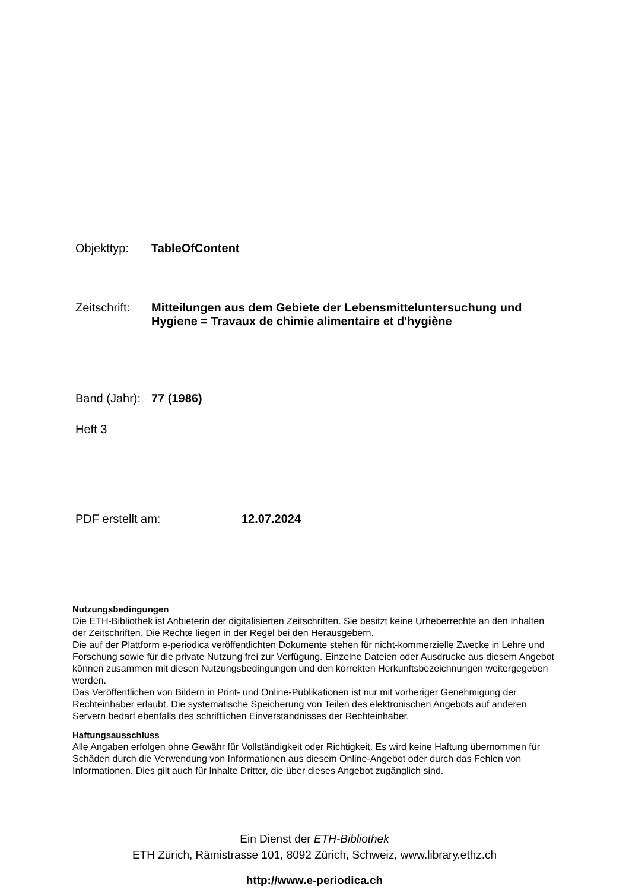Objekttyp: TableOfContent
Zeitschrift: Mitteilungen aus dem Gebiete der Lebensmitteluntersuchung und Hygiene = Travaux de chimie alimentaire et d'hygiène
Band (Jahr): 77 (1986)
Heft 3
PDF erstellt am: 12.07.2024
Nutzungsbedingungen
Die ETH-Bibliothek ist Anbieterin der digitalisierten Zeitschriften. Sie besitzt keine Urheberrechte an den Inhalten der Zeitschriften. Die Rechte liegen in der Regel bei den Herausgebern.
Die auf der Plattform e-periodica veröffentlichten Dokumente stehen für nicht-kommerzielle Zwecke in Lehre und Forschung sowie für die private Nutzung frei zur Verfügung. Einzelne Dateien oder Ausdrucke aus diesem Angebot können zusammen mit diesen Nutzungsbedingungen und den korrekten Herkunftsbezeichnungen weitergegeben werden.
Das Veröffentlichen von Bildern in Print- und Online-Publikationen ist nur mit vorheriger Genehmigung der Rechteinhaber erlaubt. Die systematische Speicherung von Teilen des elektronischen Angebots auf anderen Servern bedarf ebenfalls des schriftlichen Einverständnisses der Rechteinhaber.
Haftungsausschluss
Alle Angaben erfolgen ohne Gewähr für Vollständigkeit oder Richtigkeit. Es wird keine Haftung übernommen für Schäden durch die Verwendung von Informationen aus diesem Online-Angebot oder durch das Fehlen von Informationen. Dies gilt auch für Inhalte Dritter, die über dieses Angebot zugänglich sind.
Ein Dienst der ETH-Bibliothek
ETH Zürich, Rämistrasse 101, 8092 Zürich, Schweiz, www.library.ethz.ch
http://www.e-periodica.ch